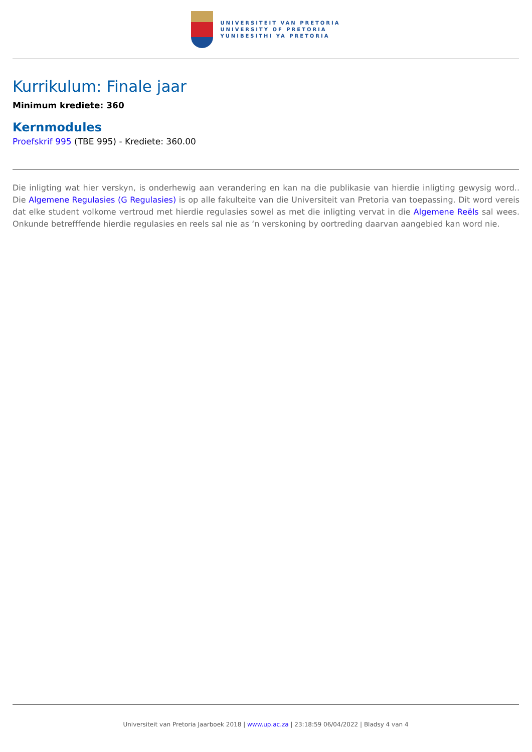UNIVERSITEIT VAN PRETORIA
UNIVERSITY OF PRETORIA
YUNIBESITHI YA PRETORIA
Kurrikulum: Finale jaar
Minimum krediete: 360
Kernmodules
Proefskrif 995 (TBE 995) - Krediete: 360.00
Die inligting wat hier verskyn, is onderhewig aan verandering en kan na die publikasie van hierdie inligting gewysig word.. Die Algemene Regulasies (G Regulasies) is op alle fakulteite van die Universiteit van Pretoria van toepassing. Dit word vereis dat elke student volkome vertroud met hierdie regulasies sowel as met die inligting vervat in die Algemene Reëls sal wees. Onkunde betrefffende hierdie regulasies en reels sal nie as ‘n verskoning by oortreding daarvan aangebied kan word nie.
Universiteit van Pretoria Jaarboek 2018 | www.up.ac.za | 23:18:59 06/04/2022 | Bladsy 4 van 4